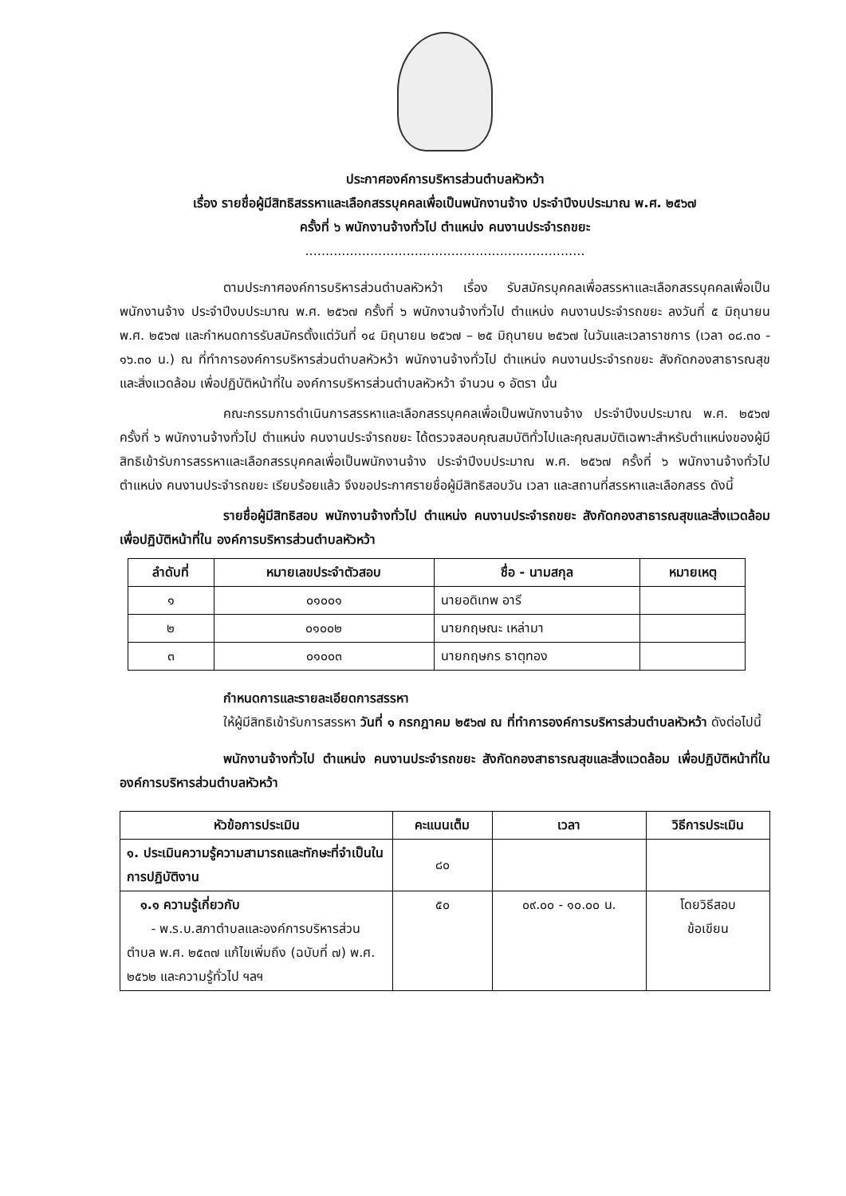ประกาศองค์การบริหารส่วนตำบลหัวหว้า
เรื่อง รายชื่อผู้มีสิทธิสรรหาและเลือกสรรบุคคลเพื่อเป็นพนักงานจ้าง ประจำปีงบประมาณ พ.ศ. ๒๕๖๗
ครั้งที่ ๖ พนักงานจ้างทั่วไป ตำแหน่ง คนงานประจำรถขยะ
.....................................................................
ตามประกาศองค์การบริหารส่วนตำบลหัวหว้า เรื่อง รับสมัครบุคคลเพื่อสรรหาและเลือกสรรบุคคลเพื่อเป็นพนักงานจ้าง ประจำปีงบประมาณ พ.ศ. ๒๕๖๗ ครั้งที่ ๖ พนักงานจ้างทั่วไป ตำแหน่ง คนงานประจำรถขยะ ลงวันที่ ๕ มิถุนายน พ.ศ. ๒๕๖๗ และกำหนดการรับสมัครตั้งแต่วันที่ ๑๔ มิถุนายน ๒๕๖๗ – ๒๕ มิถุนายน ๒๕๖๗ ในวันและเวลาราชการ (เวลา ๐๘.๓๐ - ๑๖.๓๐ น.) ณ ที่ทำการองค์การบริหารส่วนตำบลหัวหว้า พนักงานจ้างทั่วไป ตำแหน่ง คนงานประจำรถขยะ สังกัดกองสาธารณสุขและสิ่งแวดล้อม เพื่อปฏิบัติหน้าที่ใน องค์การบริหารส่วนตำบลหัวหว้า จำนวน ๑ อัตรา นั้น
คณะกรรมการดำเนินการสรรหาและเลือกสรรบุคคลเพื่อเป็นพนักงานจ้าง ประจำปีงบประมาณ พ.ศ. ๒๕๖๗ ครั้งที่ ๖ พนักงานจ้างทั่วไป ตำแหน่ง คนงานประจำรถขยะ ได้ตรวจสอบคุณสมบัติทั่วไปและคุณสมบัติเฉพาะสำหรับตำแหน่งของผู้มีสิทธิเข้ารับการสรรหาและเลือกสรรบุคคลเพื่อเป็นพนักงานจ้าง ประจำปีงบประมาณ พ.ศ. ๒๕๖๗ ครั้งที่ ๖ พนักงานจ้างทั่วไป ตำแหน่ง คนงานประจำรถขยะ เรียบร้อยแล้ว จึงขอประกาศรายชื่อผู้มีสิทธิสอบวัน เวลา และสถานที่สรรหาและเลือกสรร ดังนี้
รายชื่อผู้มีสิทธิสอบ พนักงานจ้างทั่วไป ตำแหน่ง คนงานประจำรถขยะ สังกัดกองสาธารณสุขและสิ่งแวดล้อม เพื่อปฏิบัติหน้าที่ใน องค์การบริหารส่วนตำบลหัวหว้า
| ลำดับที่ | หมายเลขประจำตัวสอบ | ชื่อ - นามสกุล | หมายเหตุ |
| --- | --- | --- | --- |
| ๑ | ๐๑๐๐๑ | นายอดิเทพ อารี | |
| ๒ | ๐๑๐๐๒ | นายกฤษณะ เหล่ามา | |
| ๓ | ๐๑๐๐๓ | นายกฤษกร ธาตุทอง | |
กำหนดการและรายละเอียดการสรรหา
ให้ผู้มีสิทธิเข้ารับการสรรหา วันที่ ๑ กรกฎาคม ๒๕๖๗ ณ ที่ทำการองค์การบริหารส่วนตำบลหัวหว้า ดังต่อไปนี้
พนักงานจ้างทั่วไป ตำแหน่ง คนงานประจำรถขยะ สังกัดกองสาธารณสุขและสิ่งแวดล้อม เพื่อปฏิบัติหน้าที่ใน องค์การบริหารส่วนตำบลหัวหว้า
| หัวข้อการประเมิน | คะแนนเต็ม | เวลา | วิธีการประเมิน |
| --- | --- | --- | --- |
| ๑. ประเมินความรู้ความสามารถและทักษะที่จำเป็นในการปฏิบัติงาน | ๘๐ | | |
| ๑.๑ ความรู้เกี่ยวกับ - พ.ร.บ.สภาตำบลและองค์การบริหารส่วนตำบล พ.ศ. ๒๕๓๗ แก้ไขเพิ่มถึง (ฉบับที่ ๗) พ.ศ. ๒๕๖๒ และความรู้ทั่วไป ฯลฯ | ๕๐ | ๐๙.๐๐ - ๑๐.๐๐ น. | โดยวิธีสอบ ข้อเขียน |